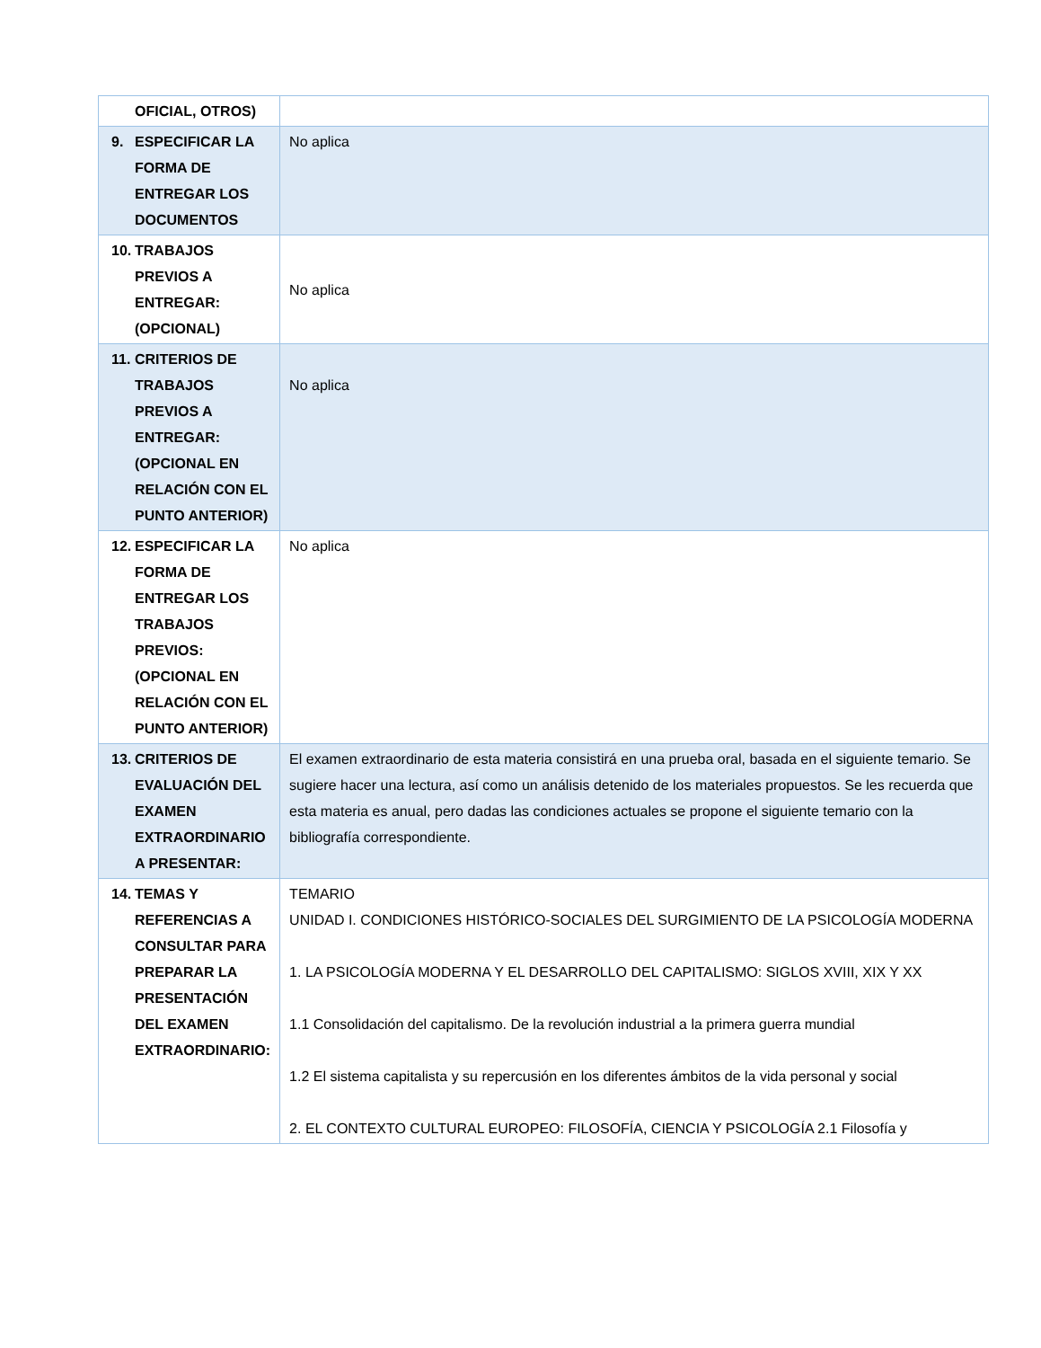| OFICIAL, OTROS) | |
| 9. ESPECIFICAR LA FORMA DE ENTREGAR LOS DOCUMENTOS | No aplica |
| 10. TRABAJOS PREVIOS A ENTREGAR: (OPCIONAL) | No aplica |
| 11. CRITERIOS DE TRABAJOS PREVIOS A ENTREGAR: (OPCIONAL EN RELACIÓN CON EL PUNTO ANTERIOR) | No aplica |
| 12. ESPECIFICAR LA FORMA DE ENTREGAR LOS TRABAJOS PREVIOS: (OPCIONAL EN RELACIÓN CON EL PUNTO ANTERIOR) | No aplica |
| 13. CRITERIOS DE EVALUACIÓN DEL EXAMEN EXTRAORDINARIO A PRESENTAR: | El examen extraordinario de esta materia consistirá en una prueba oral, basada en el siguiente temario. Se sugiere hacer una lectura, así como un análisis detenido de los materiales propuestos. Se les recuerda que esta materia es anual, pero dadas las condiciones actuales se propone el siguiente temario con la bibliografía correspondiente. |
| 14. TEMAS Y REFERENCIAS A CONSULTAR PARA PREPARAR LA PRESENTACIÓN DEL EXAMEN EXTRAORDINARIO: | TEMARIO UNIDAD I. CONDICIONES HISTÓRICO-SOCIALES DEL SURGIMIENTO DE LA PSICOLOGÍA MODERNA 1. LA PSICOLOGÍA MODERNA Y EL DESARROLLO DEL CAPITALISMO: SIGLOS XVIII, XIX Y XX 1.1 Consolidación del capitalismo. De la revolución industrial a la primera guerra mundial 1.2 El sistema capitalista y su repercusión en los diferentes ámbitos de la vida personal y social 2. EL CONTEXTO CULTURAL EUROPEO: FILOSOFÍA, CIENCIA Y PSICOLOGÍA 2.1 Filosofía y |